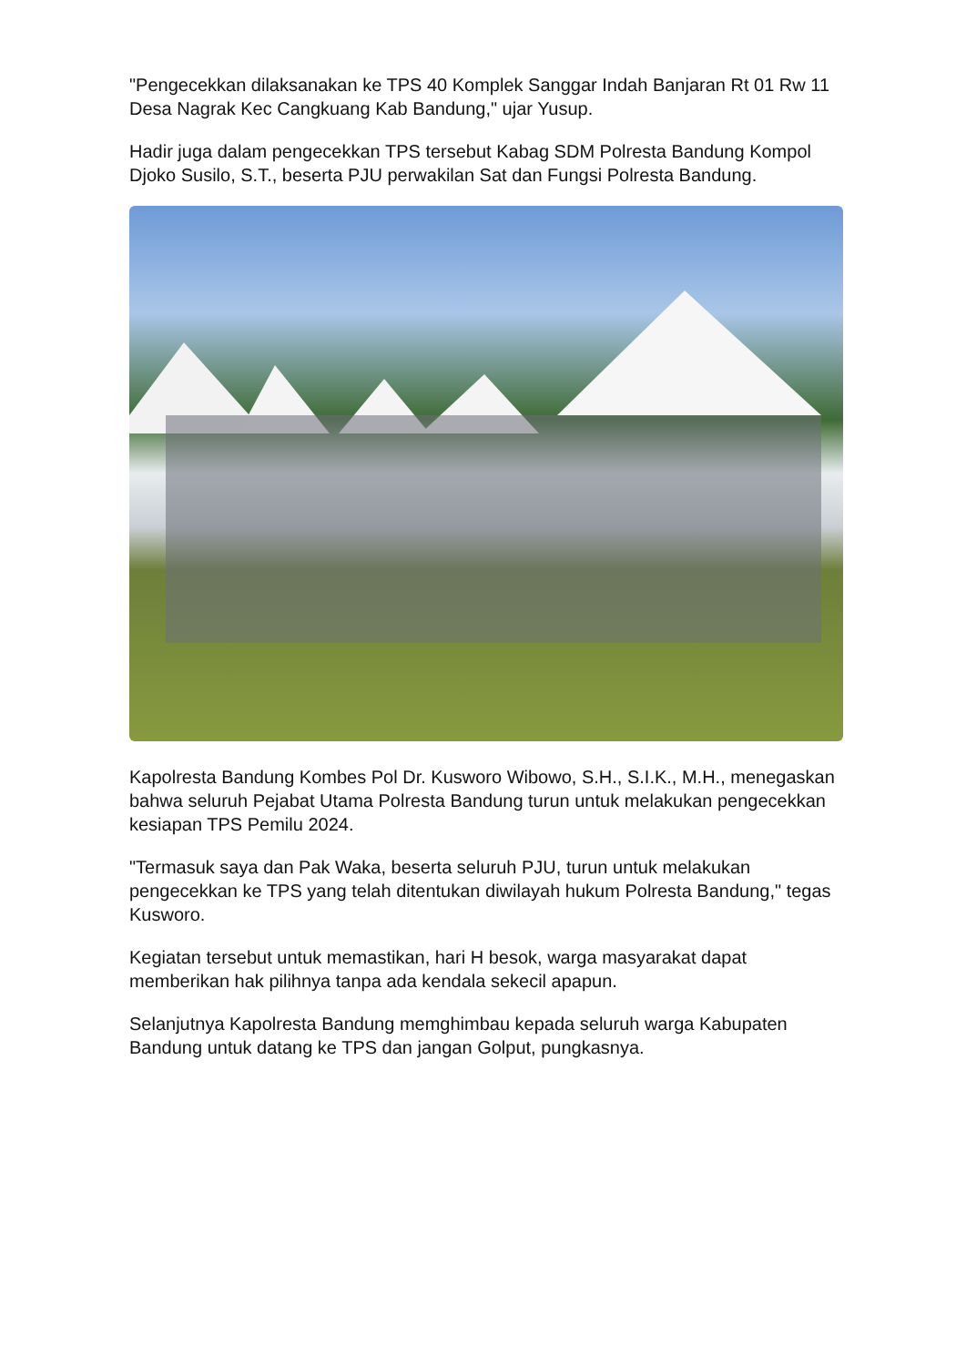"Pengecekkan dilaksanakan ke TPS 40 Komplek Sanggar Indah Banjaran Rt 01 Rw 11 Desa Nagrak Kec Cangkuang Kab Bandung," ujar Yusup.
Hadir juga dalam pengecekkan TPS tersebut Kabag SDM Polresta Bandung Kompol Djoko Susilo, S.T., beserta PJU perwakilan Sat dan Fungsi Polresta Bandung.
Kapolresta Bandung Kombes Pol Dr. Kusworo Wibowo, S.H., S.I.K., M.H., menegaskan bahwa seluruh Pejabat Utama Polresta Bandung turun untuk melakukan pengecekkan kesiapan TPS Pemilu 2024.
"Termasuk saya dan Pak Waka, beserta seluruh PJU, turun untuk melakukan pengecekkan ke TPS yang telah ditentukan diwilayah hukum Polresta Bandung," tegas Kusworo.
Kegiatan tersebut untuk memastikan, hari H besok, warga masyarakat dapat memberikan hak pilihnya tanpa ada kendala sekecil apapun.
Selanjutnya Kapolresta Bandung memghimbau kepada seluruh warga Kabupaten Bandung untuk datang ke TPS dan jangan Golput, pungkasnya.